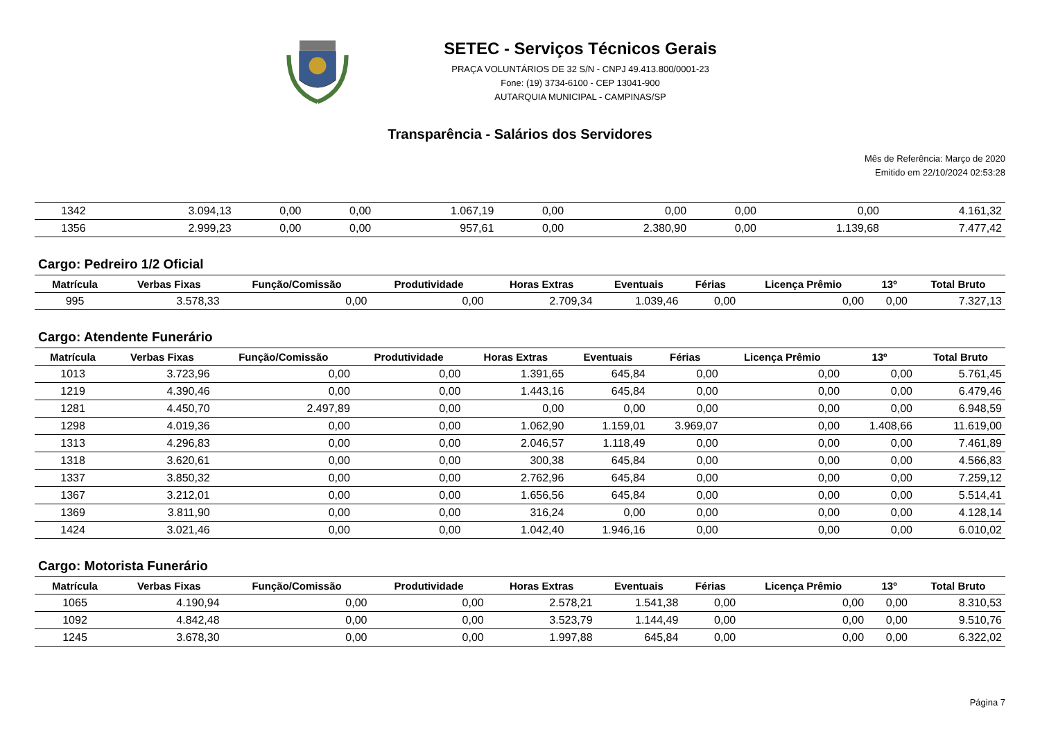SETEC - Serviços Técnicos Gerais
PRAÇA VOLUNTÁRIOS DE 32 S/N - CNPJ 49.413.800/0001-23
Fone: (19) 3734-6100 - CEP 13041-900
AUTARQUIA MUNICIPAL - CAMPINAS/SP
Transparência - Salários dos Servidores
Mês de Referência: Março de 2020
Emitido em 22/10/2024 02:53:28
| 1342 | 3.094,13 | 0,00 | 0,00 | 1.067,19 | 0,00 | 0,00 | 0,00 | 0,00 | 4.161,32 |
| 1356 | 2.999,23 | 0,00 | 0,00 | 957,61 | 0,00 | 2.380,90 | 0,00 | 1.139,68 | 7.477,42 |
Cargo: Pedreiro 1/2 Oficial
| Matrícula | Verbas Fixas | Função/Comissão | Produtividade | Horas Extras | Eventuais | Férias | Licença Prêmio | 13º | Total Bruto |
| --- | --- | --- | --- | --- | --- | --- | --- | --- | --- |
| 995 | 3.578,33 | 0,00 | 0,00 | 2.709,34 | 1.039,46 | 0,00 | 0,00 | 0,00 | 7.327,13 |
Cargo: Atendente Funerário
| Matrícula | Verbas Fixas | Função/Comissão | Produtividade | Horas Extras | Eventuais | Férias | Licença Prêmio | 13º | Total Bruto |
| --- | --- | --- | --- | --- | --- | --- | --- | --- | --- |
| 1013 | 3.723,96 | 0,00 | 0,00 | 1.391,65 | 645,84 | 0,00 | 0,00 | 0,00 | 5.761,45 |
| 1219 | 4.390,46 | 0,00 | 0,00 | 1.443,16 | 645,84 | 0,00 | 0,00 | 0,00 | 6.479,46 |
| 1281 | 4.450,70 | 2.497,89 | 0,00 | 0,00 | 0,00 | 0,00 | 0,00 | 0,00 | 6.948,59 |
| 1298 | 4.019,36 | 0,00 | 0,00 | 1.062,90 | 1.159,01 | 3.969,07 | 0,00 | 1.408,66 | 11.619,00 |
| 1313 | 4.296,83 | 0,00 | 0,00 | 2.046,57 | 1.118,49 | 0,00 | 0,00 | 0,00 | 7.461,89 |
| 1318 | 3.620,61 | 0,00 | 0,00 | 300,38 | 645,84 | 0,00 | 0,00 | 0,00 | 4.566,83 |
| 1337 | 3.850,32 | 0,00 | 0,00 | 2.762,96 | 645,84 | 0,00 | 0,00 | 0,00 | 7.259,12 |
| 1367 | 3.212,01 | 0,00 | 0,00 | 1.656,56 | 645,84 | 0,00 | 0,00 | 0,00 | 5.514,41 |
| 1369 | 3.811,90 | 0,00 | 0,00 | 316,24 | 0,00 | 0,00 | 0,00 | 0,00 | 4.128,14 |
| 1424 | 3.021,46 | 0,00 | 0,00 | 1.042,40 | 1.946,16 | 0,00 | 0,00 | 0,00 | 6.010,02 |
Cargo: Motorista Funerário
| Matrícula | Verbas Fixas | Função/Comissão | Produtividade | Horas Extras | Eventuais | Férias | Licença Prêmio | 13º | Total Bruto |
| --- | --- | --- | --- | --- | --- | --- | --- | --- | --- |
| 1065 | 4.190,94 | 0,00 | 0,00 | 2.578,21 | 1.541,38 | 0,00 | 0,00 | 0,00 | 8.310,53 |
| 1092 | 4.842,48 | 0,00 | 0,00 | 3.523,79 | 1.144,49 | 0,00 | 0,00 | 0,00 | 9.510,76 |
| 1245 | 3.678,30 | 0,00 | 0,00 | 1.997,88 | 645,84 | 0,00 | 0,00 | 0,00 | 6.322,02 |
Página 7